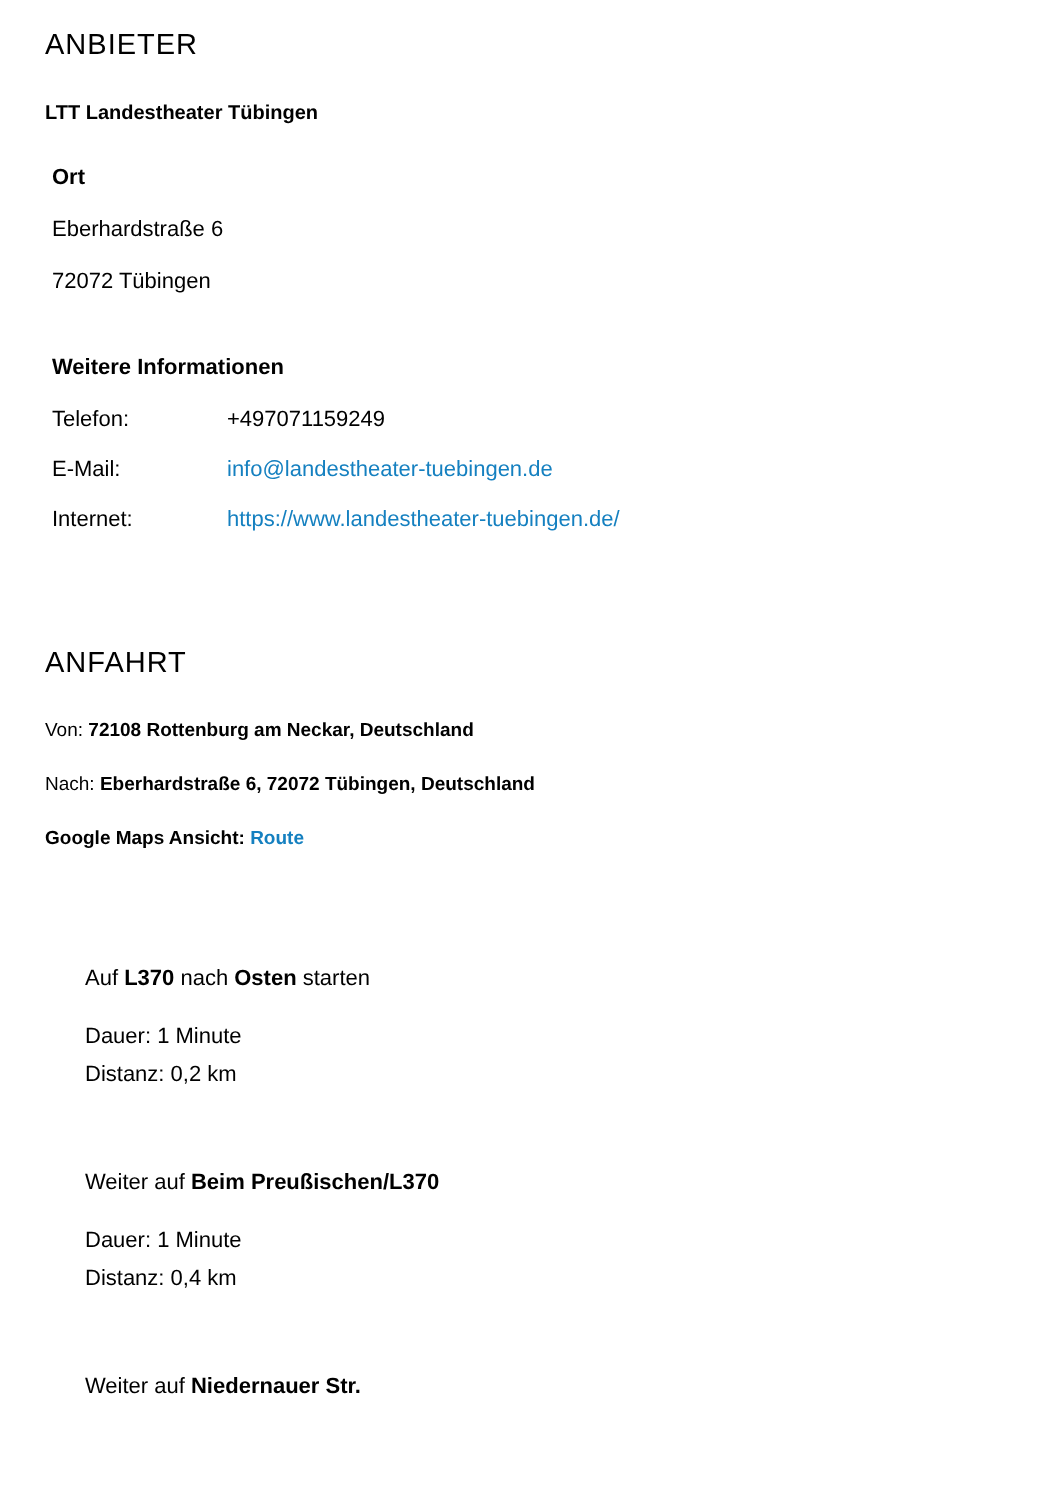ANBIETER
LTT Landestheater Tübingen
Ort
Eberhardstraße 6
72072 Tübingen
Weitere Informationen
| Telefon: | +497071159249 |
| E-Mail: | info@landestheater-tuebingen.de |
| Internet: | https://www.landestheater-tuebingen.de/ |
ANFAHRT
Von: 72108 Rottenburg am Neckar, Deutschland
Nach: Eberhardstraße 6, 72072 Tübingen, Deutschland
Google Maps Ansicht: Route
Auf L370 nach Osten starten
Dauer: 1 Minute
Distanz: 0,2 km
Weiter auf Beim Preußischen/L370
Dauer: 1 Minute
Distanz: 0,4 km
Weiter auf Niedernauer Str.